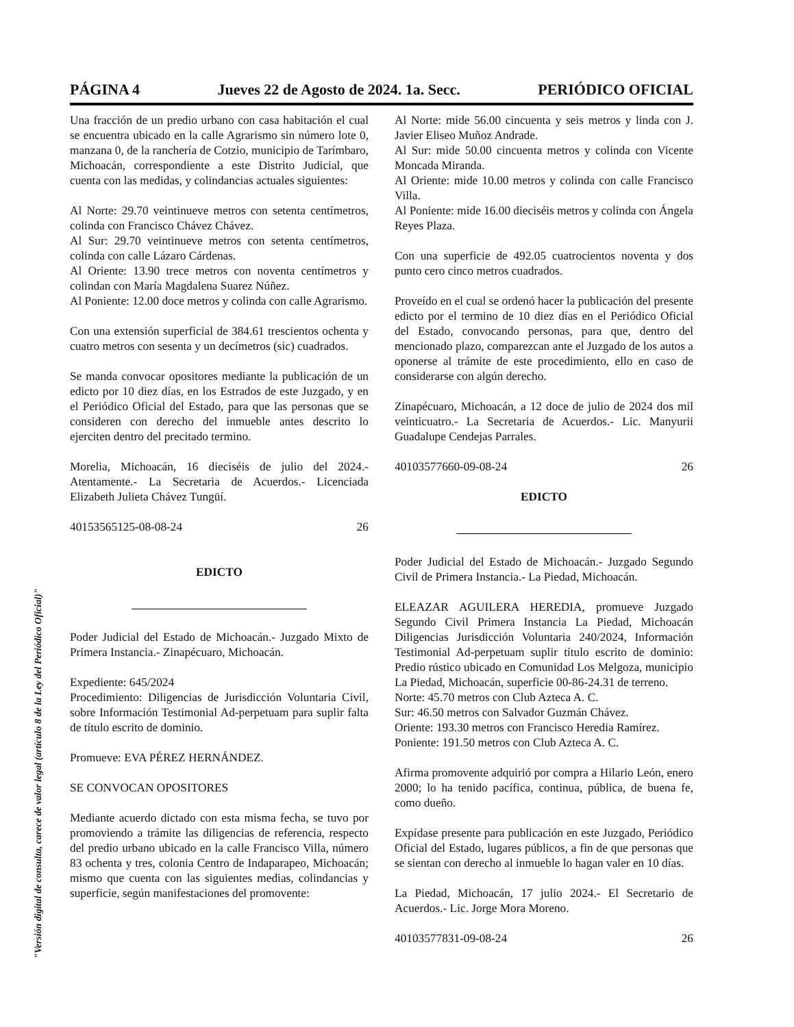PÁGINA 4 Jueves 22 de Agosto de 2024. 1a. Secc. PERIÓDICO OFICIAL
Una fracción de un predio urbano con casa habitación el cual se encuentra ubicado en la calle Agrarismo sin número lote 0, manzana 0, de la ranchería de Cotzio, municipio de Tarímbaro, Michoacán, correspondiente a este Distrito Judicial, que cuenta con las medidas, y colindancias actuales siguientes:
Al Norte: 29.70 veintinueve metros con setenta centímetros, colinda con Francisco Chávez Chávez.
Al Sur: 29.70 veintinueve metros con setenta centímetros, colinda con calle Lázaro Cárdenas.
Al Oriente: 13.90 trece metros con noventa centímetros y colindan con María Magdalena Suarez Núñez.
Al Poniente: 12.00 doce metros y colinda con calle Agrarismo.
Con una extensión superficial de 384.61 trescientos ochenta y cuatro metros con sesenta y un decímetros (sic) cuadrados.
Se manda convocar opositores mediante la publicación de un edicto por 10 diez días, en los Estrados de este Juzgado, y en el Periódico Oficial del Estado, para que las personas que se consideren con derecho del inmueble antes descrito lo ejerciten dentro del precitado termino.
Morelia, Michoacán, 16 dieciséis de julio del 2024.- Atentamente.- La Secretaria de Acuerdos.- Licenciada Elizabeth Julieta Chávez Tungüí.
40153565125-08-08-24 26
EDICTO
Poder Judicial del Estado de Michoacán.- Juzgado Mixto de Primera Instancia.- Zinapécuaro, Michoacán.
Expediente: 645/2024
Procedimiento: Diligencias de Jurisdicción Voluntaria Civil, sobre Información Testimonial Ad-perpetuam para suplir falta de título escrito de dominio.
Promueve: EVA PÉREZ HERNÁNDEZ.
SE CONVOCAN OPOSITORES
Mediante acuerdo dictado con esta misma fecha, se tuvo por promoviendo a trámite las diligencias de referencia, respecto del predio urbano ubicado en la calle Francisco Villa, número 83 ochenta y tres, colonia Centro de Indaparapeo, Michoacán; mismo que cuenta con las siguientes medias, colindancias y superficie, según manifestaciones del promovente:
Al Norte: mide 56.00 cincuenta y seis metros y linda con J. Javier Eliseo Muñoz Andrade.
Al Sur: mide 50.00 cincuenta metros y colinda con Vicente Moncada Miranda.
Al Oriente: mide 10.00 metros y colinda con calle Francisco Villa.
Al Poniente: mide 16.00 dieciséis metros y colinda con Ángela Reyes Plaza.
Con una superficie de 492.05 cuatrocientos noventa y dos punto cero cinco metros cuadrados.
Proveído en el cual se ordenó hacer la publicación del presente edicto por el termino de 10 diez días en el Periódico Oficial del Estado, convocando personas, para que, dentro del mencionado plazo, comparezcan ante el Juzgado de los autos a oponerse al trámite de este procedimiento, ello en caso de considerarse con algún derecho.
Zinapécuaro, Michoacán, a 12 doce de julio de 2024 dos mil veinticuatro.- La Secretaria de Acuerdos.- Lic. Manyurii Guadalupe Cendejas Parrales.
40103577660-09-08-24 26
EDICTO
Poder Judicial del Estado de Michoacán.- Juzgado Segundo Civil de Primera Instancia.- La Piedad, Michoacán.
ELEAZAR AGUILERA HEREDIA, promueve Juzgado Segundo Civil Primera Instancia La Piedad, Michoacán Diligencias Jurisdicción Voluntaria 240/2024, Información Testimonial Ad-perpetuam suplir título escrito de dominio: Predio rústico ubicado en Comunidad Los Melgoza, municipio La Piedad, Michoacán, superficie 00-86-24.31 de terreno.
Norte: 45.70 metros con Club Azteca A. C.
Sur: 46.50 metros con Salvador Guzmán Chávez.
Oriente: 193.30 metros con Francisco Heredia Ramírez.
Poniente: 191.50 metros con Club Azteca A. C.
Afirma promovente adquirió por compra a Hilario León, enero 2000; lo ha tenido pacífica, continua, pública, de buena fe, como dueño.
Expídase presente para publicación en este Juzgado, Periódico Oficial del Estado, lugares públicos, a fin de que personas que se sientan con derecho al inmueble lo hagan valer en 10 días.
La Piedad, Michoacán, 17 julio 2024.- El Secretario de Acuerdos.- Lic. Jorge Mora Moreno.
40103577831-09-08-24 26
"Versión digital de consulta, carece de valor legal (artículo 8 de la Ley del Periódico Oficial)"